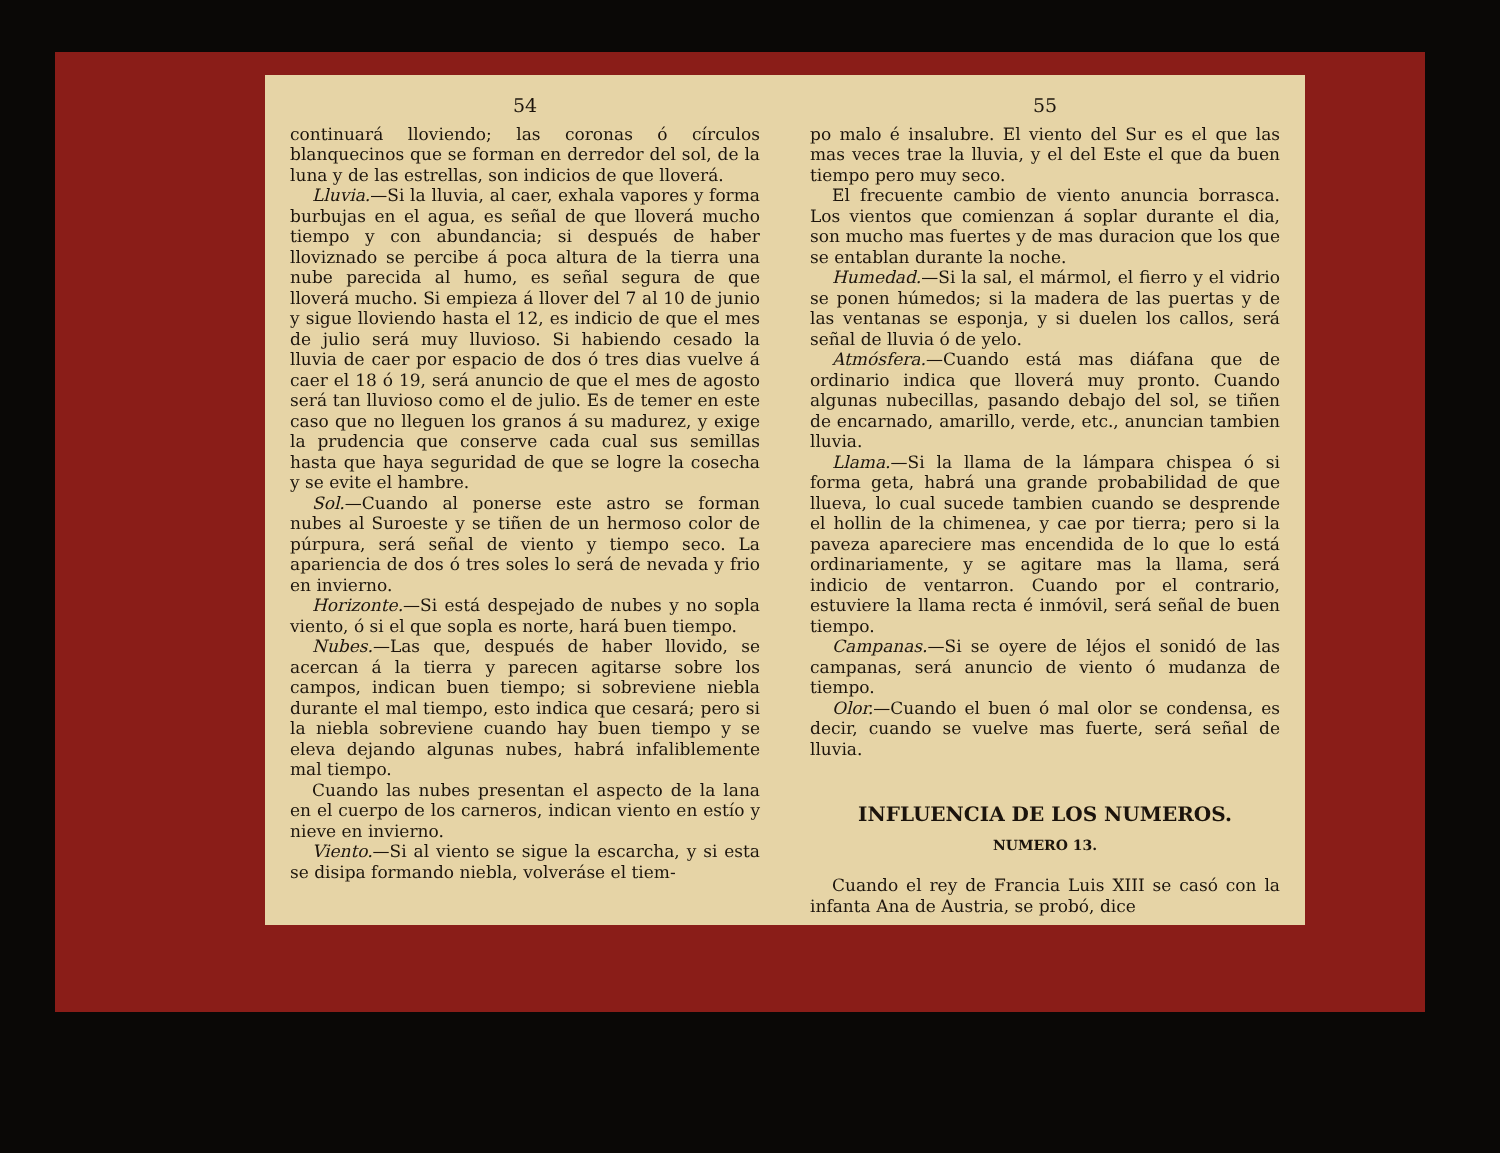54
continuará lloviendo; las coronas ó círculos blanquecinos que se forman en derredor del sol, de la luna y de las estrellas, son indicios de que lloverá.
Lluvia.—Si la lluvia, al caer, exhala vapores y forma burbujas en el agua, es señal de que lloverá mucho tiempo y con abundancia; si después de haber lloviznado se percibe á poca altura de la tierra una nube parecida al humo, es señal segura de que lloverá mucho. Si empieza á llover del 7 al 10 de junio y sigue lloviendo hasta el 12, es indicio de que el mes de julio será muy lluvioso. Si habiendo cesado la lluvia de caer por espacio de dos ó tres dias vuelve á caer el 18 ó 19, será anuncio de que el mes de agosto será tan lluvioso como el de julio. Es de temer en este caso que no lleguen los granos á su madurez, y exige la prudencia que conserve cada cual sus semillas hasta que haya seguridad de que se logre la cosecha y se evite el hambre.
Sol.—Cuando al ponerse este astro se forman nubes al Suroeste y se tiñen de un hermoso color de púrpura, será señal de viento y tiempo seco. La apariencia de dos ó tres soles lo será de nevada y frio en invierno.
Horizonte.—Si está despejado de nubes y no sopla viento, ó si el que sopla es norte, hará buen tiempo.
Nubes.—Las que, después de haber llovido, se acercan á la tierra y parecen agitarse sobre los campos, indican buen tiempo; si sobreviene niebla durante el mal tiempo, esto indica que cesará; pero si la niebla sobreviene cuando hay buen tiempo y se eleva dejando algunas nubes, habrá infaliblemente mal tiempo.
Cuando las nubes presentan el aspecto de la lana en el cuerpo de los carneros, indican viento en estío y nieve en invierno.
Viento.—Si al viento se sigue la escarcha, y si esta se disipa formando niebla, volveráse el tiem-
55
po malo é insalubre. El viento del Sur es el que las mas veces trae la lluvia, y el del Este el que da buen tiempo pero muy seco.
El frecuente cambio de viento anuncia borrasca. Los vientos que comienzan á soplar durante el dia, son mucho mas fuertes y de mas duracion que los que se entablan durante la noche.
Humedad.—Si la sal, el mármol, el fierro y el vidrio se ponen húmedos; si la madera de las puertas y de las ventanas se esponja, y si duelen los callos, será señal de lluvia ó de yelo.
Atmósfera.—Cuando está mas diáfana que de ordinario indica que lloverá muy pronto. Cuando algunas nubecillas, pasando debajo del sol, se tiñen de encarnado, amarillo, verde, etc., anuncian tambien lluvia.
Llama.—Si la llama de la lámpara chispea ó si forma geta, habrá una grande probabilidad de que llueva, lo cual sucede tambien cuando se desprende el hollin de la chimenea, y cae por tierra; pero si la paveza apareciere mas encendida de lo que lo está ordinariamente, y se agitare mas la llama, será indicio de ventarron. Cuando por el contrario, estuviere la llama recta é inmóvil, será señal de buen tiempo.
Campanas.—Si se oyere de léjos el sonidó de las campanas, será anuncio de viento ó mudanza de tiempo.
Olor.—Cuando el buen ó mal olor se condensa, es decir, cuando se vuelve mas fuerte, será señal de lluvia.
INFLUENCIA DE LOS NUMEROS.
NUMERO 13.
Cuando el rey de Francia Luis XIII se casó con la infanta Ana de Austria, se probó, dice